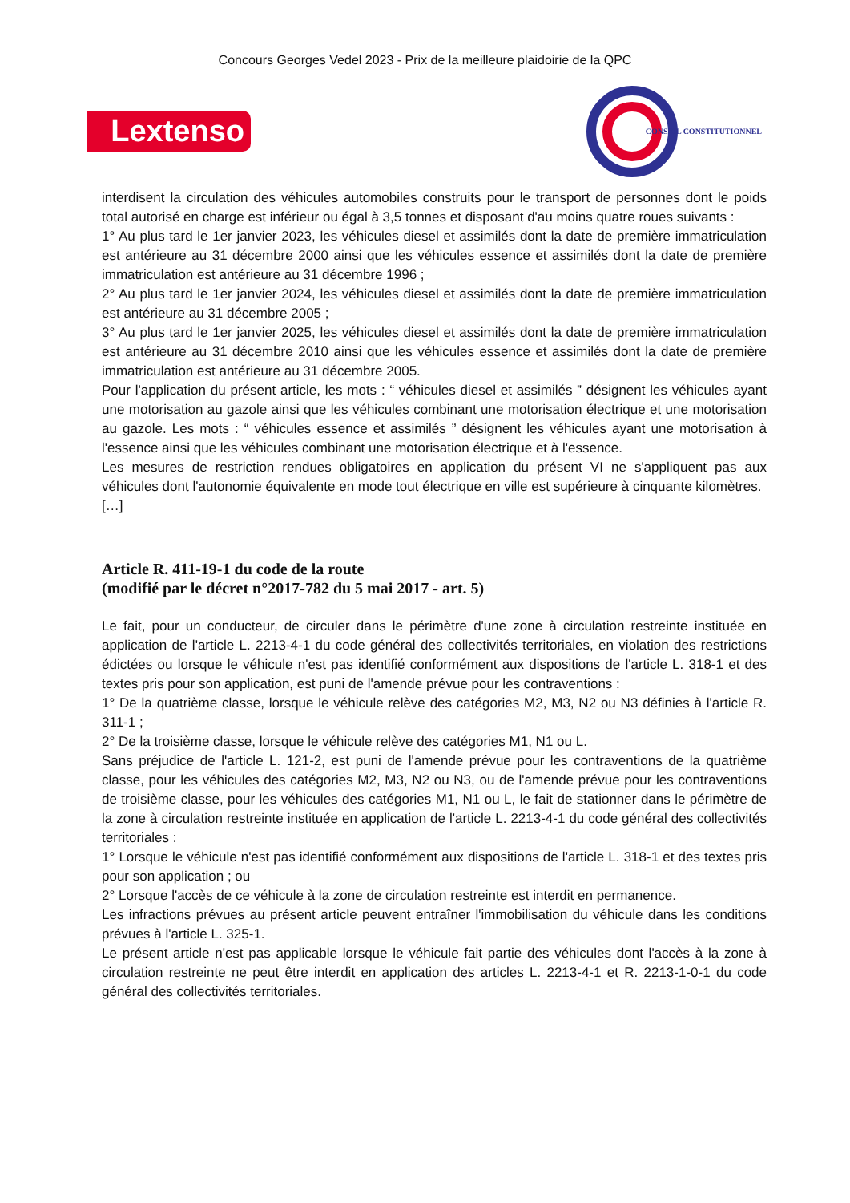Concours Georges Vedel 2023 - Prix de la meilleure plaidoirie de la QPC
Lextenso
CONSEIL CONSTITUTIONNEL
interdisent la circulation des véhicules automobiles construits pour le transport de personnes dont le poids total autorisé en charge est inférieur ou égal à 3,5 tonnes et disposant d'au moins quatre roues suivants :
1° Au plus tard le 1er janvier 2023, les véhicules diesel et assimilés dont la date de première immatriculation est antérieure au 31 décembre 2000 ainsi que les véhicules essence et assimilés dont la date de première immatriculation est antérieure au 31 décembre 1996 ;
2° Au plus tard le 1er janvier 2024, les véhicules diesel et assimilés dont la date de première immatriculation est antérieure au 31 décembre 2005 ;
3° Au plus tard le 1er janvier 2025, les véhicules diesel et assimilés dont la date de première immatriculation est antérieure au 31 décembre 2010 ainsi que les véhicules essence et assimilés dont la date de première immatriculation est antérieure au 31 décembre 2005.
Pour l'application du présent article, les mots : “ véhicules diesel et assimilés ” désignent les véhicules ayant une motorisation au gazole ainsi que les véhicules combinant une motorisation électrique et une motorisation au gazole. Les mots : “ véhicules essence et assimilés ” désignent les véhicules ayant une motorisation à l'essence ainsi que les véhicules combinant une motorisation électrique et à l'essence.
Les mesures de restriction rendues obligatoires en application du présent VI ne s'appliquent pas aux véhicules dont l'autonomie équivalente en mode tout électrique en ville est supérieure à cinquante kilomètres.
[…]
Article R. 411-19-1 du code de la route
(modifié par le décret n°2017-782 du 5 mai 2017 - art. 5)
Le fait, pour un conducteur, de circuler dans le périmètre d'une zone à circulation restreinte instituée en application de l'article L. 2213-4-1 du code général des collectivités territoriales, en violation des restrictions édictées ou lorsque le véhicule n'est pas identifié conformément aux dispositions de l'article L. 318-1 et des textes pris pour son application, est puni de l'amende prévue pour les contraventions :
1° De la quatrième classe, lorsque le véhicule relève des catégories M2, M3, N2 ou N3 définies à l'article R. 311-1 ;
2° De la troisième classe, lorsque le véhicule relève des catégories M1, N1 ou L.
Sans préjudice de l'article L. 121-2, est puni de l'amende prévue pour les contraventions de la quatrième classe, pour les véhicules des catégories M2, M3, N2 ou N3, ou de l'amende prévue pour les contraventions de troisième classe, pour les véhicules des catégories M1, N1 ou L, le fait de stationner dans le périmètre de la zone à circulation restreinte instituée en application de l'article L. 2213-4-1 du code général des collectivités territoriales :
1° Lorsque le véhicule n'est pas identifié conformément aux dispositions de l'article L. 318-1 et des textes pris pour son application ; ou
2° Lorsque l'accès de ce véhicule à la zone de circulation restreinte est interdit en permanence.
Les infractions prévues au présent article peuvent entraîner l'immobilisation du véhicule dans les conditions prévues à l'article L. 325-1.
Le présent article n'est pas applicable lorsque le véhicule fait partie des véhicules dont l'accès à la zone à circulation restreinte ne peut être interdit en application des articles L. 2213-4-1 et R. 2213-1-0-1 du code général des collectivités territoriales.